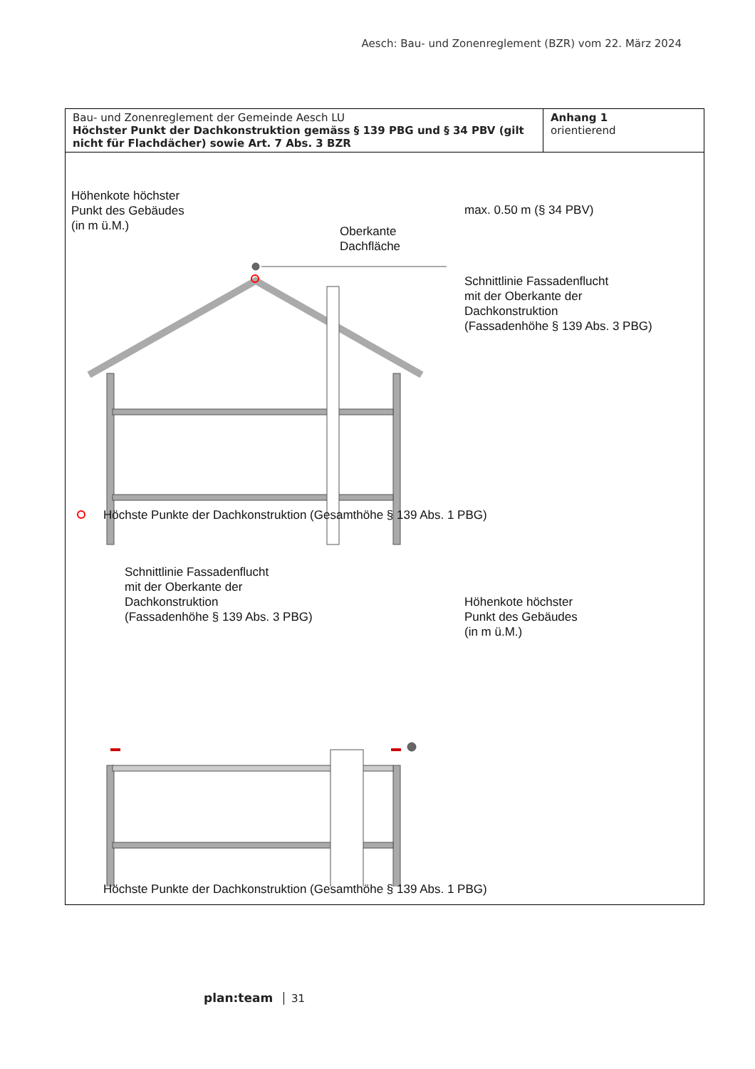Aesch: Bau- und Zonenreglement (BZR) vom 22. März 2024
| Bau- und Zonenreglement der Gemeinde Aesch LU Höchster Punkt der Dachkonstruktion gemäss § 139 PBG und § 34 PBV (gilt nicht für Flachdächer) sowie Art. 7 Abs. 3 BZR | Anhang 1 orientierend |
Höhenkote höchster
Punkt des Gebäudes
(in m ü.M.)
max. 0.50 m (§ 34 PBV)
Oberkante
Dachfläche
Schnittlinie Fassadenflucht
mit der Oberkante der
Dachkonstruktion
(Fassadenhöhe § 139 Abs. 3 PBG)
Höchste Punkte der Dachkonstruktion (Gesamthöhe § 139 Abs. 1 PBG)
Schnittlinie Fassadenflucht
mit der Oberkante der
Dachkonstruktion
(Fassadenhöhe § 139 Abs. 3 PBG)
Höhenkote höchster
Punkt des Gebäudes
(in m ü.M.)
Höchste Punkte der Dachkonstruktion (Gesamthöhe § 139 Abs. 1 PBG)
plan:team 31